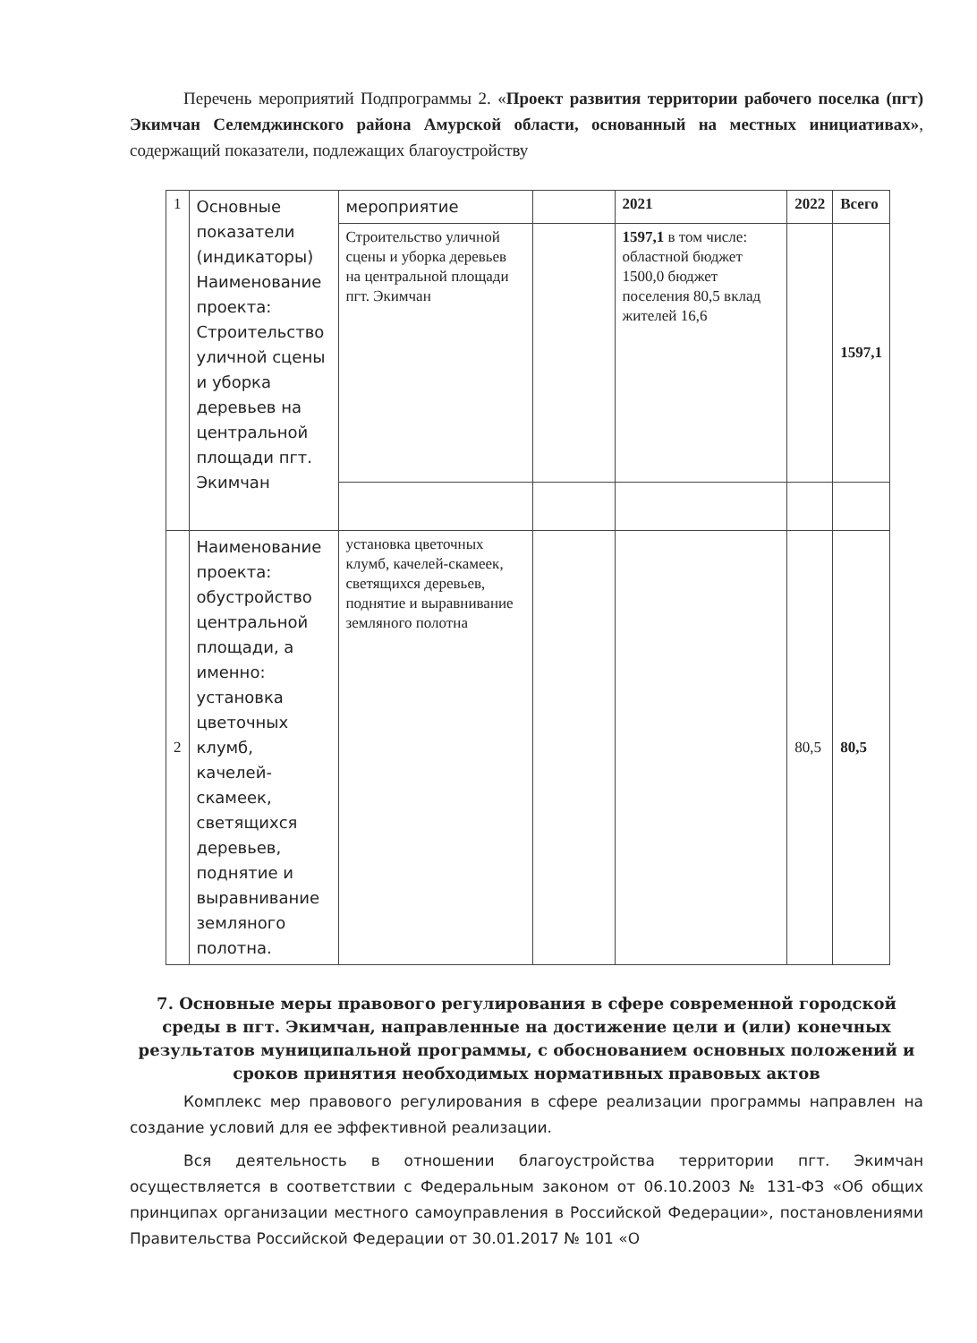Перечень мероприятий Подпрограммы 2. «Проект развития территории рабочего поселка (пгт) Экимчан Селемджинского района Амурской области, основанный на местных инициативах», содержащий показатели, подлежащих благоустройству
| 1 | Основные показатели (индикаторы) Наименование проекта: Строительство уличной сцены и уборка деревьев на центральной площади пгт. Экимчан | мероприятие | | 2021 | 2022 | Всего |
| | | Строительство уличной сцены и уборка деревьев на центральной площади пгт. Экимчан | | 1597,1 в том числе: областной бюджет 1500,0 бюджет поселения 80,5 вклад жителей 16,6 | | 1597,1 |
| 2 | Наименование проекта: обустройство центральной площади, а именно: установка цветочных клумб, качелей-скамеек, светящихся деревьев, поднятие и выравнивание земляного полотна. | установка цветочных клумб, качелей-скамеек, светящихся деревьев, поднятие и выравнивание земляного полотна | | | 80,5 | 80,5 |
7. Основные меры правового регулирования в сфере современной городской среды в пгт. Экимчан, направленные на достижение цели и (или) конечных результатов муниципальной программы, с обоснованием основных положений и сроков принятия необходимых нормативных правовых актов
Комплекс мер правового регулирования в сфере реализации программы направлен на создание условий для ее эффективной реализации.
Вся деятельность в отношении благоустройства территории пгт. Экимчан осуществляется в соответствии с Федеральным законом от 06.10.2003 № 131-ФЗ «Об общих принципах организации местного самоуправления в Российской Федерации», постановлениями Правительства Российской Федерации от 30.01.2017 № 101 «О